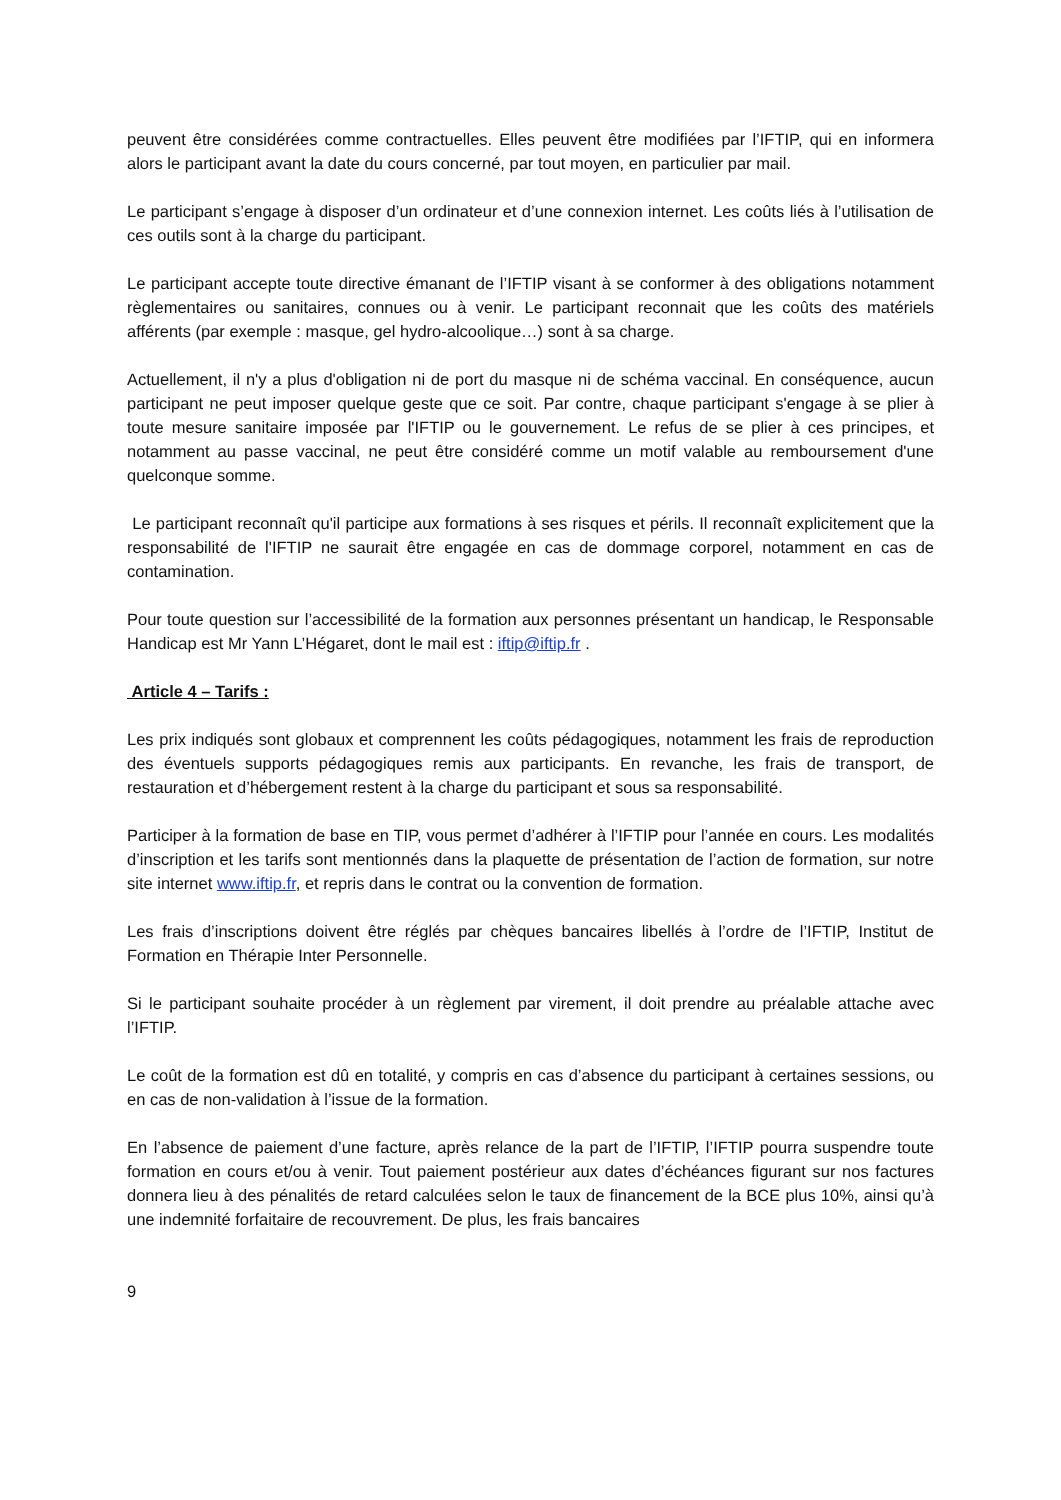peuvent être considérées comme contractuelles. Elles peuvent être modifiées par l’IFTIP, qui en informera alors le participant avant la date du cours concerné, par tout moyen, en particulier par mail.
Le participant s’engage à disposer d’un ordinateur et d’une connexion internet. Les coûts liés à l’utilisation de ces outils sont à la charge du participant.
Le participant accepte toute directive émanant de l’IFTIP visant à se conformer à des obligations notamment règlementaires ou sanitaires, connues ou à venir. Le participant reconnait que les coûts des matériels afférents (par exemple : masque, gel hydro-alcoolique…) sont à sa charge.
Actuellement, il n'y a plus d'obligation ni de port du masque ni de schéma vaccinal. En conséquence, aucun participant ne peut imposer quelque geste que ce soit. Par contre, chaque participant s'engage à se plier à toute mesure sanitaire imposée par l'IFTIP ou le gouvernement. Le refus de se plier à ces principes, et notamment au passe vaccinal, ne peut être considéré comme un motif valable au remboursement d'une quelconque somme.
Le participant reconnaît qu'il participe aux formations à ses risques et périls. Il reconnaît explicitement que la responsabilité de l'IFTIP ne saurait être engagée en cas de dommage corporel, notamment en cas de contamination.
Pour toute question sur l’accessibilité de la formation aux personnes présentant un handicap, le Responsable Handicap est Mr Yann L’Hégaret, dont le mail est : iftip@iftip.fr .
Article 4 – Tarifs :
Les prix indiqués sont globaux et comprennent les coûts pédagogiques, notamment les frais de reproduction des éventuels supports pédagogiques remis aux participants. En revanche, les frais de transport, de restauration et d’hébergement restent à la charge du participant et sous sa responsabilité.
Participer à la formation de base en TIP, vous permet d’adhérer à l’IFTIP pour l’année en cours. Les modalités d’inscription et les tarifs sont mentionnés dans la plaquette de présentation de l’action de formation, sur notre site internet www.iftip.fr, et repris dans le contrat ou la convention de formation.
Les frais d’inscriptions doivent être réglés par chèques bancaires libellés à l’ordre de l’IFTIP, Institut de Formation en Thérapie Inter Personnelle.
Si le participant souhaite procéder à un règlement par virement, il doit prendre au préalable attache avec l’IFTIP.
Le coût de la formation est dû en totalité, y compris en cas d’absence du participant à certaines sessions, ou en cas de non-validation à l’issue de la formation.
En l’absence de paiement d’une facture, après relance de la part de l’IFTIP, l’IFTIP pourra suspendre toute formation en cours et/ou à venir. Tout paiement postérieur aux dates d’échéances figurant sur nos factures donnera lieu à des pénalités de retard calculées selon le taux de financement de la BCE plus 10%, ainsi qu’à une indemnité forfaitaire de recouvrement. De plus, les frais bancaires
9